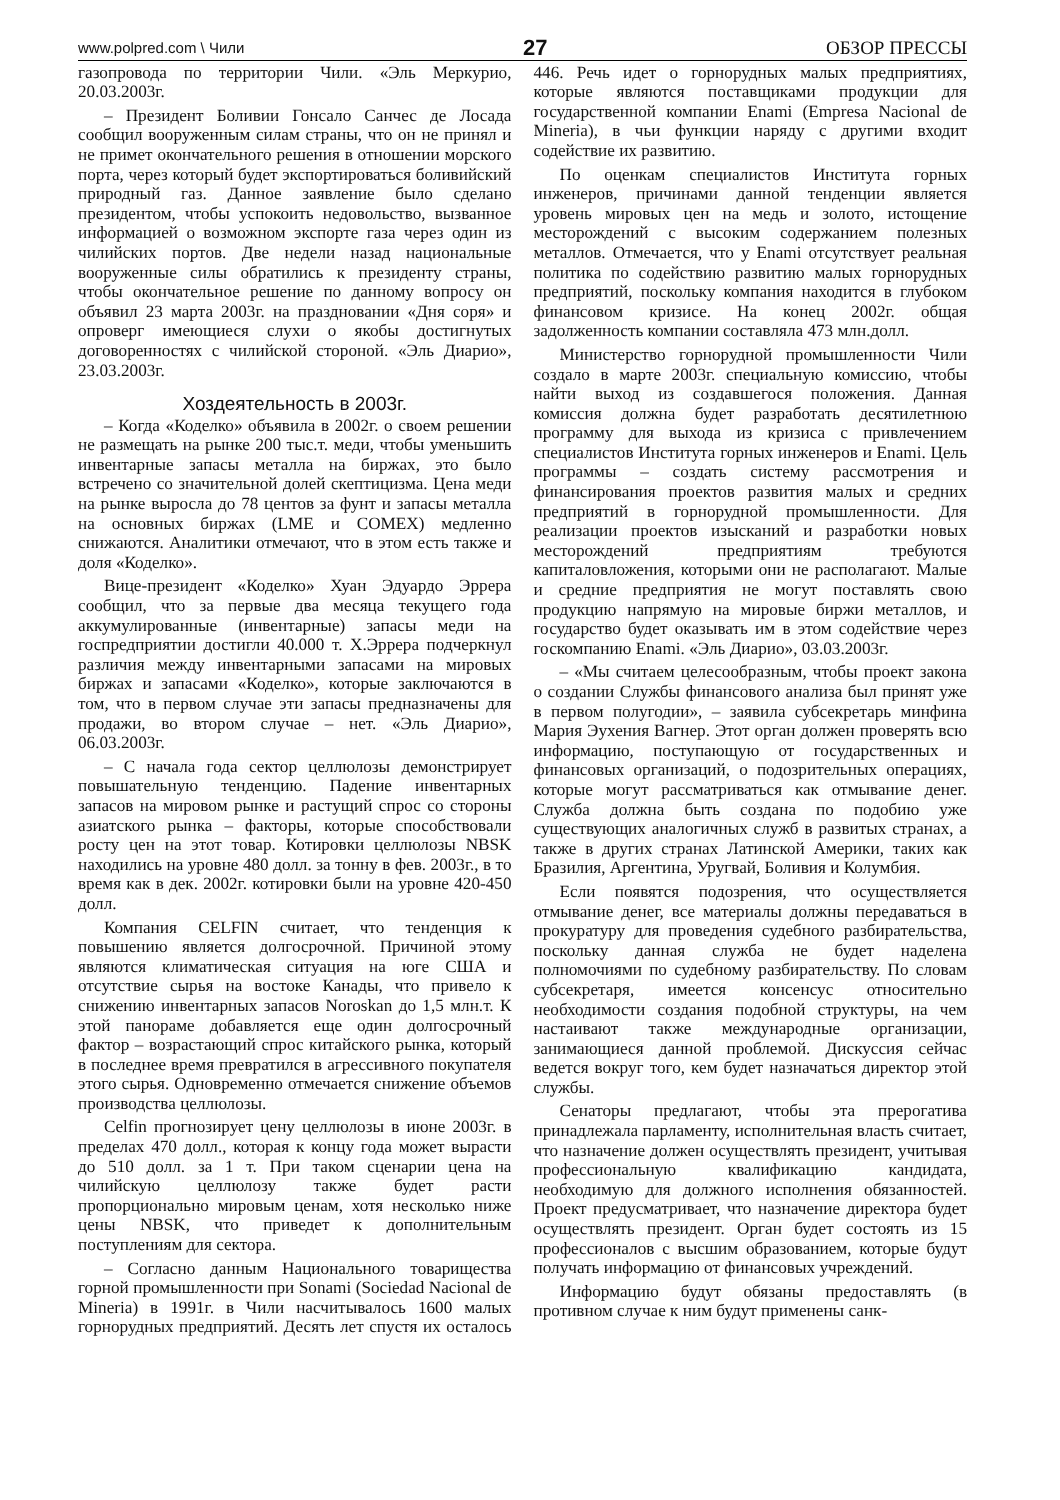www.polpred.com \ Чили 27 ОБЗОР ПРЕССЫ
газопровода по территории Чили. «Эль Меркурио, 20.03.2003г.
– Президент Боливии Гонсало Санчес де Лосада сообщил вооруженным силам страны, что он не принял и не примет окончательного решения в отношении морского порта, через который будет экспортироваться боливийский природный газ. Данное заявление было сделано президентом, чтобы успокоить недовольство, вызванное информацией о возможном экспорте газа через один из чилийских портов. Две недели назад национальные вооруженные силы обратились к президенту страны, чтобы окончательное решение по данному вопросу он объявил 23 марта 2003г. на праздновании «Дня соря» и опроверг имеющиеся слухи о якобы достигнутых договоренностях с чилийской стороной. «Эль Диарио», 23.03.2003г.
Хоздеятельность в 2003г.
– Когда «Коделко» объявила в 2002г. о своем решении не размещать на рынке 200 тыс.т. меди, чтобы уменьшить инвентарные запасы металла на биржах, это было встречено со значительной долей скептицизма. Цена меди на рынке выросла до 78 центов за фунт и запасы металла на основных биржах (LME и COMEX) медленно снижаются. Аналитики отмечают, что в этом есть также и доля «Коделко».
Вице-президент «Коделко» Хуан Эдуардо Эррера сообщил, что за первые два месяца текущего года аккумулированные (инвентарные) запасы меди на госпредприятии достигли 40.000 т. Х.Эррера подчеркнул различия между инвентарными запасами на мировых биржах и запасами «Коделко», которые заключаются в том, что в первом случае эти запасы предназначены для продажи, во втором случае – нет. «Эль Диарио», 06.03.2003г.
– С начала года сектор целлюлозы демонстрирует повышательную тенденцию. Падение инвентарных запасов на мировом рынке и растущий спрос со стороны азиатского рынка – факторы, которые способствовали росту цен на этот товар. Котировки целлюлозы NBSK находились на уровне 480 долл. за тонну в фев. 2003г., в то время как в дек. 2002г. котировки были на уровне 420-450 долл.
Компания CELFIN считает, что тенденция к повышению является долгосрочной. Причиной этому являются климатическая ситуация на юге США и отсутствие сырья на востоке Канады, что привело к снижению инвентарных запасов Noroskan до 1,5 млн.т. К этой панораме добавляется еще один долгосрочный фактор – возрастающий спрос китайского рынка, который в последнее время превратился в агрессивного покупателя этого сырья. Одновременно отмечается снижение объемов производства целлюлозы.
Celfin прогнозирует цену целлюлозы в июне 2003г. в пределах 470 долл., которая к концу года может вырасти до 510 долл. за 1 т. При таком сценарии цена на чилийскую целлюлозу также будет расти пропорционально мировым ценам, хотя несколько ниже цены NBSK, что приведет к дополнительным поступлениям для сектора.
– Согласно данным Национального товарищества горной промышленности при Sonami (Sociedad Nacional de Mineria) в 1991г. в Чили насчитывалось 1600 малых горнорудных предприятий. Десять лет спустя их осталось 446. Речь идет о горнорудных малых предприятиях, которые являются поставщиками продукции для государственной компании Enami (Empresa Nacional de Mineria), в чьи функции наряду с другими входит содействие их развитию.
По оценкам специалистов Института горных инженеров, причинами данной тенденции является уровень мировых цен на медь и золото, истощение месторождений с высоким содержанием полезных металлов. Отмечается, что у Enami отсутствует реальная политика по содействию развитию малых горнорудных предприятий, поскольку компания находится в глубоком финансовом кризисе. На конец 2002г. общая задолженность компании составляла 473 млн.долл.
Министерство горнорудной промышленности Чили создало в марте 2003г. специальную комиссию, чтобы найти выход из создавшегося положения. Данная комиссия должна будет разработать десятилетнюю программу для выхода из кризиса с привлечением специалистов Института горных инженеров и Enami. Цель программы – создать систему рассмотрения и финансирования проектов развития малых и средних предприятий в горнорудной промышленности. Для реализации проектов изысканий и разработки новых месторождений предприятиям требуются капиталовложения, которыми они не располагают. Малые и средние предприятия не могут поставлять свою продукцию напрямую на мировые биржи металлов, и государство будет оказывать им в этом содействие через госкомпанию Enami. «Эль Диарио», 03.03.2003г.
– «Мы считаем целесообразным, чтобы проект закона о создании Службы финансового анализа был принят уже в первом полугодии», – заявила субсекретарь минфина Мария Эухения Вагнер. Этот орган должен проверять всю информацию, поступающую от государственных и финансовых организаций, о подозрительных операциях, которые могут рассматриваться как отмывание денег. Служба должна быть создана по подобию уже существующих аналогичных служб в развитых странах, а также в других странах Латинской Америки, таких как Бразилия, Аргентина, Уругвай, Боливия и Колумбия.
Если появятся подозрения, что осуществляется отмывание денег, все материалы должны передаваться в прокуратуру для проведения судебного разбирательства, поскольку данная служба не будет наделена полномочиями по судебному разбирательству. По словам субсекретаря, имеется консенсус относительно необходимости создания подобной структуры, на чем настаивают также международные организации, занимающиеся данной проблемой. Дискуссия сейчас ведется вокруг того, кем будет назначаться директор этой службы.
Сенаторы предлагают, чтобы эта прерогатива принадлежала парламенту, исполнительная власть считает, что назначение должен осуществлять президент, учитывая профессиональную квалификацию кандидата, необходимую для должного исполнения обязанностей. Проект предусматривает, что назначение директора будет осуществлять президент. Орган будет состоять из 15 профессионалов с высшим образованием, которые будут получать информацию от финансовых учреждений.
Информацию будут обязаны предоставлять (в противном случае к ним будут применены санк-